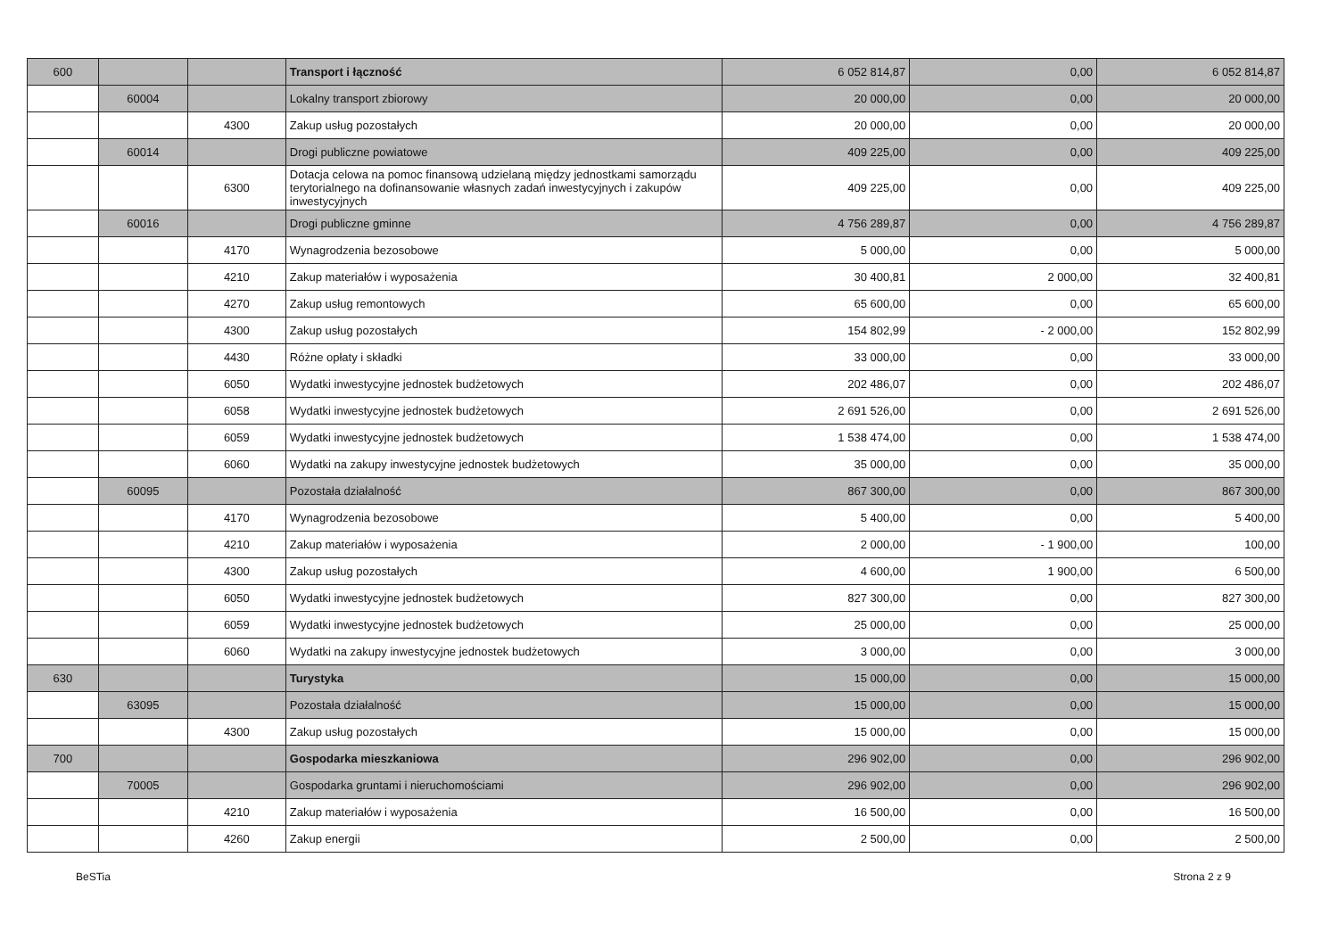| 600 | | | Transport i łączność | 6 052 814,87 | 0,00 | 6 052 814,87 |
| | 60004 | | Lokalny transport zbiorowy | 20 000,00 | 0,00 | 20 000,00 |
| | | 4300 | Zakup usług pozostałych | 20 000,00 | 0,00 | 20 000,00 |
| | 60014 | | Drogi publiczne powiatowe | 409 225,00 | 0,00 | 409 225,00 |
| | | 6300 | Dotacja celowa na pomoc finansową udzielaną między jednostkami samorządu terytorialnego na dofinansowanie własnych zadań inwestycyjnych i zakupów inwestycyjnych | 409 225,00 | 0,00 | 409 225,00 |
| | 60016 | | Drogi publiczne gminne | 4 756 289,87 | 0,00 | 4 756 289,87 |
| | | 4170 | Wynagrodzenia bezosobowe | 5 000,00 | 0,00 | 5 000,00 |
| | | 4210 | Zakup materiałów i wyposażenia | 30 400,81 | 2 000,00 | 32 400,81 |
| | | 4270 | Zakup usług remontowych | 65 600,00 | 0,00 | 65 600,00 |
| | | 4300 | Zakup usług pozostałych | 154 802,99 | - 2 000,00 | 152 802,99 |
| | | 4430 | Różne opłaty i składki | 33 000,00 | 0,00 | 33 000,00 |
| | | 6050 | Wydatki inwestycyjne jednostek budżetowych | 202 486,07 | 0,00 | 202 486,07 |
| | | 6058 | Wydatki inwestycyjne jednostek budżetowych | 2 691 526,00 | 0,00 | 2 691 526,00 |
| | | 6059 | Wydatki inwestycyjne jednostek budżetowych | 1 538 474,00 | 0,00 | 1 538 474,00 |
| | | 6060 | Wydatki na zakupy inwestycyjne jednostek budżetowych | 35 000,00 | 0,00 | 35 000,00 |
| | 60095 | | Pozostała działalność | 867 300,00 | 0,00 | 867 300,00 |
| | | 4170 | Wynagrodzenia bezosobowe | 5 400,00 | 0,00 | 5 400,00 |
| | | 4210 | Zakup materiałów i wyposażenia | 2 000,00 | - 1 900,00 | 100,00 |
| | | 4300 | Zakup usług pozostałych | 4 600,00 | 1 900,00 | 6 500,00 |
| | | 6050 | Wydatki inwestycyjne jednostek budżetowych | 827 300,00 | 0,00 | 827 300,00 |
| | | 6059 | Wydatki inwestycyjne jednostek budżetowych | 25 000,00 | 0,00 | 25 000,00 |
| | | 6060 | Wydatki na zakupy inwestycyjne jednostek budżetowych | 3 000,00 | 0,00 | 3 000,00 |
| 630 | | | Turystyka | 15 000,00 | 0,00 | 15 000,00 |
| | 63095 | | Pozostała działalność | 15 000,00 | 0,00 | 15 000,00 |
| | | 4300 | Zakup usług pozostałych | 15 000,00 | 0,00 | 15 000,00 |
| 700 | | | Gospodarka mieszkaniowa | 296 902,00 | 0,00 | 296 902,00 |
| | 70005 | | Gospodarka gruntami i nieruchomościami | 296 902,00 | 0,00 | 296 902,00 |
| | | 4210 | Zakup materiałów i wyposażenia | 16 500,00 | 0,00 | 16 500,00 |
| | | 4260 | Zakup energii | 2 500,00 | 0,00 | 2 500,00 |
BeSTia Strona 2 z 9